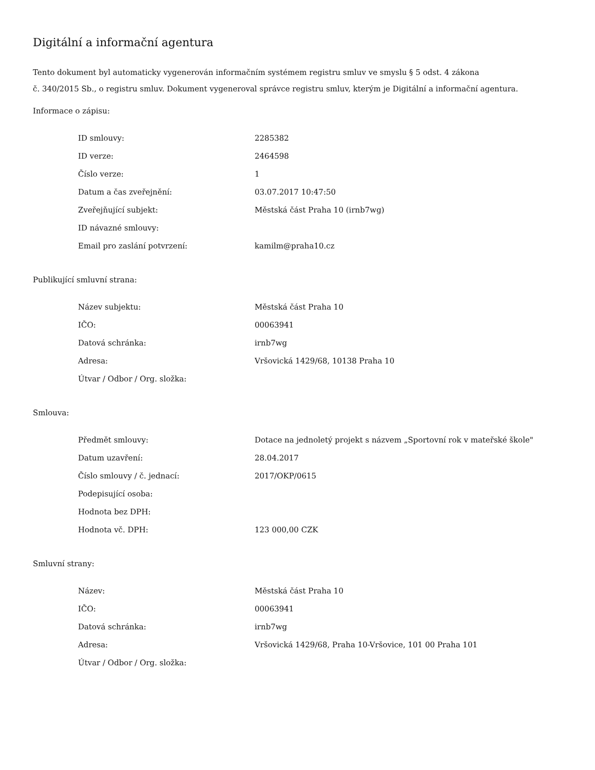Digitální a informační agentura
Tento dokument byl automaticky vygenerován informačním systémem registru smluv ve smyslu § 5 odst. 4 zákona
č. 340/2015 Sb., o registru smluv. Dokument vygeneroval správce registru smluv, kterým je Digitální a informační agentura.
Informace o zápisu:
| ID smlouvy: | 2285382 |
| ID verze: | 2464598 |
| Číslo verze: | 1 |
| Datum a čas zveřejnění: | 03.07.2017 10:47:50 |
| Zveřejňující subjekt: | Městská část Praha 10 (irnb7wg) |
| ID návazné smlouvy: | |
| Email pro zaslání potvrzení: | kamilm@praha10.cz |
Publikující smluvní strana:
| Název subjektu: | Městská část Praha 10 |
| IČO: | 00063941 |
| Datová schránka: | irnb7wg |
| Adresa: | Vršovická 1429/68, 10138 Praha 10 |
| Útvar / Odbor / Org. složka: | |
Smlouva:
| Předmět smlouvy: | Dotace na jednoletý projekt s názvem „Sportovní rok v mateřské škole" |
| Datum uzavření: | 28.04.2017 |
| Číslo smlouvy / č. jednací: | 2017/OKP/0615 |
| Podepisující osoba: | |
| Hodnota bez DPH: | |
| Hodnota vč. DPH: | 123 000,00 CZK |
Smluvní strany:
| Název: | Městská část Praha 10 |
| IČO: | 00063941 |
| Datová schránka: | irnb7wg |
| Adresa: | Vršovická 1429/68, Praha 10-Vršovice, 101 00 Praha 101 |
| Útvar / Odbor / Org. složka: | |